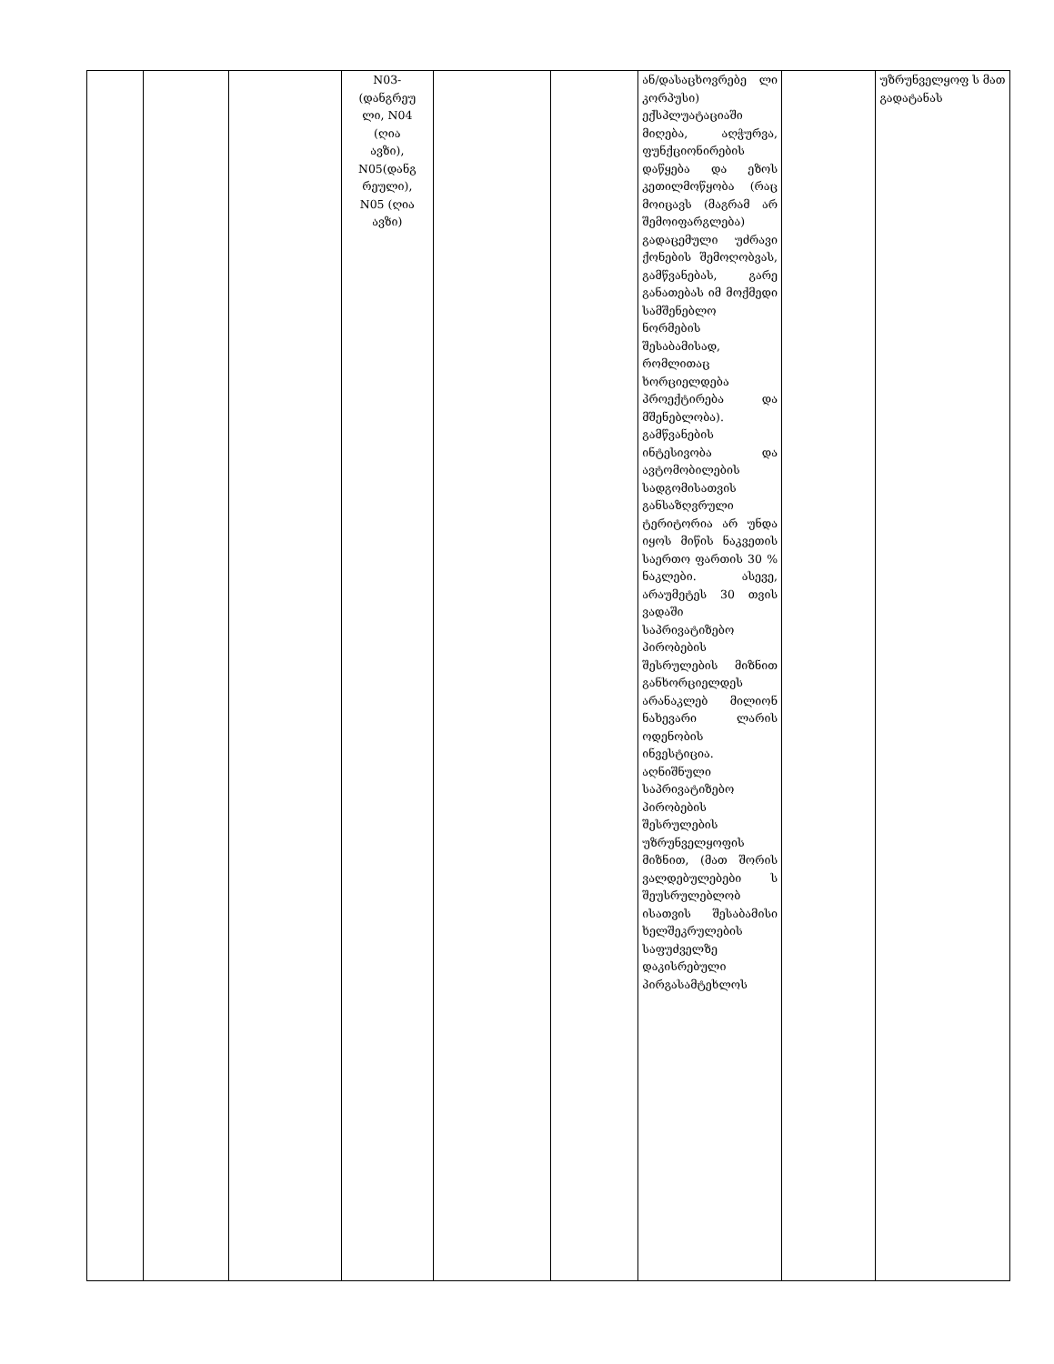| | | | N03- (დანგრეუ ლი, N04 (ღია ავზი), N05(დანგ რეული), N05 (ღია ავზი) | | | ან/დასაცხოვრებე ლი კორპუსი) ექსპლუატაციაში მიღება, აღჭურვა, ფუნქციონირების დაწყება და ეზოს კეთილმოწყობა (რაც მოიცავს (მაგრამ არ შემოიფარგლება) გადაცემული უძრავი ქონების შემოღობვას, გამწვანებას, გარე განათებას იმ მოქმედი სამშენებლო ნორმების შესაბამისად, რომლითაც ხორციელდება პროექტირება და მშენებლობა). გამწვანების ინტესივობა და ავტომობილების სადგომისათვის განსაზღვრული ტერიტორია არ უნდა იყოს მიწის ნაკვეთის საერთო ფართის 30 % ნაკლები. ასევე, არაუმეტეს 30 თვის ვადაში საპრივატიზებო პირობების შესრულების მიზნით განხორციელდეს არანაკლებ მილიონ ნახევარი ლარის ოდენობის ინვესტიცია. აღნიშნული საპრივატიზებო პირობების შესრულების უზრუნველყოფის მიზნით, (მათ შორის ვალდებულებები ს შეუსრულებლობ ისათვის შესაბამისი ხელშეკრულების საფუძველზე დაკისრებული პირგასამტეხლოს | | უზრუნველყოფ ს მათ გადატანას |